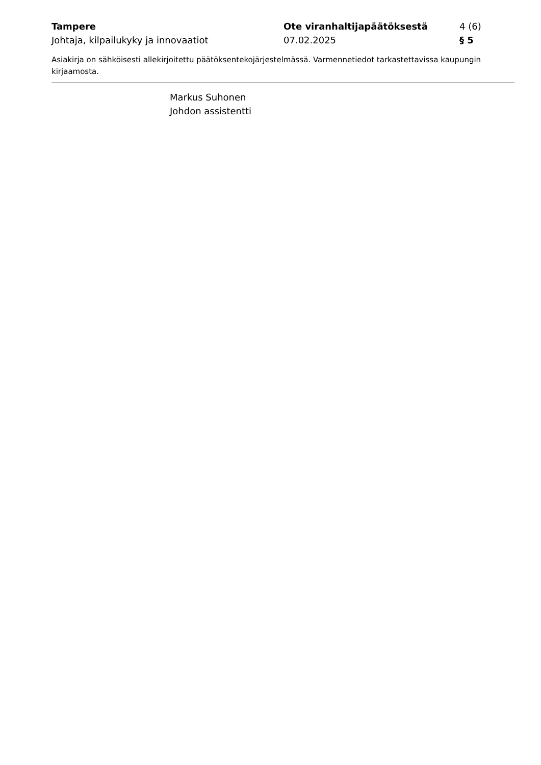Tampere
Johtaja, kilpailukyky ja innovaatiot
Ote viranhaltijapäätöksestä
07.02.2025
4 (6)
§ 5
Asiakirja on sähköisesti allekirjoitettu päätöksentekojärjestelmässä. Varmennetiedot tarkastettavissa kaupungin kirjaamosta.
Markus Suhonen
Johdon assistentti